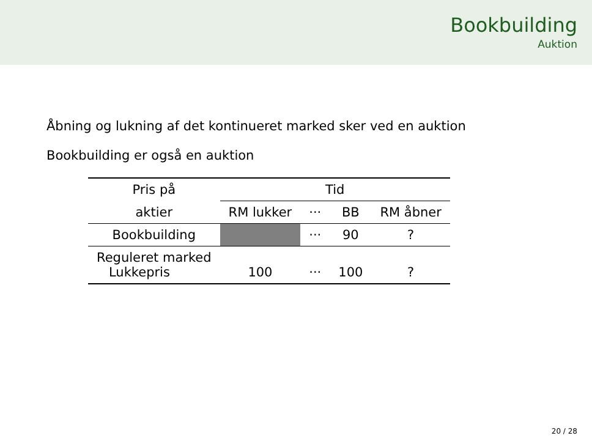Bookbuilding
Auktion
Åbning og lukning af det kontinueret marked sker ved en auktion
Bookbuilding er også en auktion
| Pris på | Tid | | | |
| aktier | RM lukker | ··· | BB | RM åbner |
| Bookbuilding | | ··· | 90 | ? |
| Reguleret marked Lukkepris | 100 | ··· | 100 | ? |
20 / 28